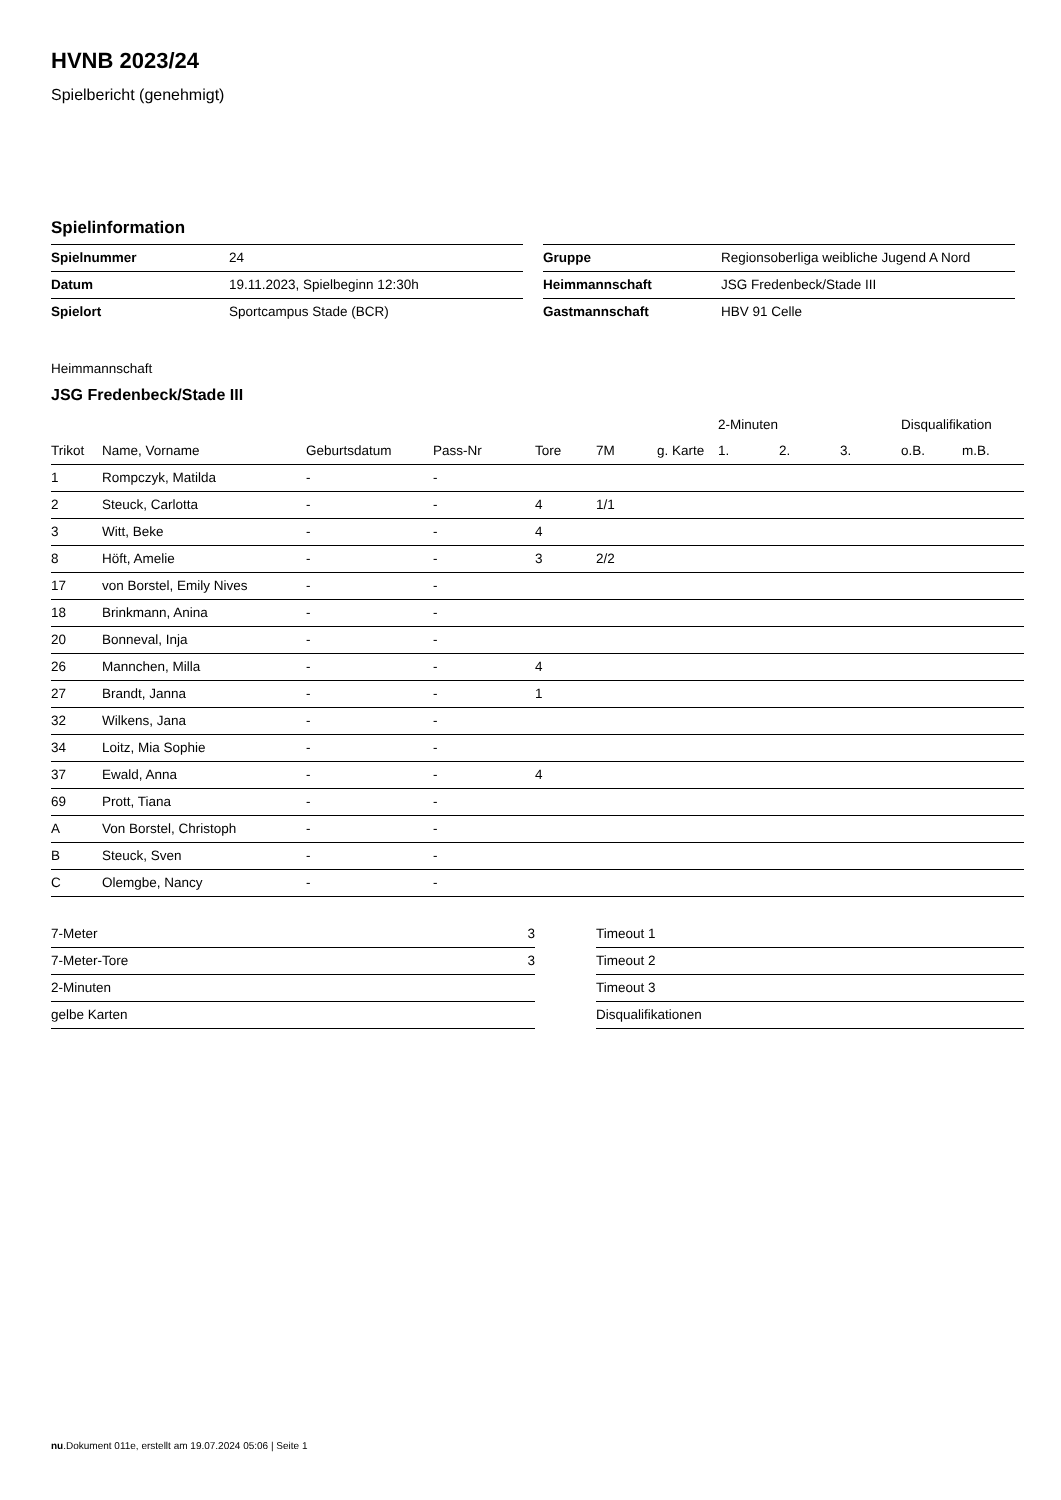HVNB 2023/24
Spielbericht (genehmigt)
Spielinformation
| Spielnummer | 24 |
| Datum | 19.11.2023, Spielbeginn 12:30h |
| Spielort | Sportcampus Stade (BCR) |
| Gruppe | Regionsoberliga weibliche Jugend A Nord |
| Heimmannschaft | JSG Fredenbeck/Stade III |
| Gastmannschaft | HBV 91 Celle |
Heimmannschaft
JSG Fredenbeck/Stade III
| | | | | | | | 2-Minuten | | | Disqualifikation | |
| --- | --- | --- | --- | --- | --- | --- | --- | --- | --- | --- | --- |
| Trikot | Name, Vorname | Geburtsdatum | Pass-Nr | Tore | 7M | g. Karte | 1. | 2. | 3. | o.B. | m.B. |
| 1 | Rompczyk, Matilda | - | - | | | | | | | | |
| 2 | Steuck, Carlotta | - | - | 4 | 1/1 | | | | | | |
| 3 | Witt, Beke | - | - | 4 | | | | | | | |
| 8 | Höft, Amelie | - | - | 3 | 2/2 | | | | | | |
| 17 | von Borstel, Emily Nives | - | - | | | | | | | | |
| 18 | Brinkmann, Anina | - | - | | | | | | | | |
| 20 | Bonneval, Inja | - | - | | | | | | | | |
| 26 | Mannchen, Milla | - | - | 4 | | | | | | | |
| 27 | Brandt, Janna | - | - | 1 | | | | | | | |
| 32 | Wilkens, Jana | - | - | | | | | | | | |
| 34 | Loitz, Mia Sophie | - | - | | | | | | | | |
| 37 | Ewald, Anna | - | - | 4 | | | | | | | |
| 69 | Prott, Tiana | - | - | | | | | | | | |
| A | Von Borstel, Christoph | - | - | | | | | | | | |
| B | Steuck, Sven | - | - | | | | | | | | |
| C | Olemgbe, Nancy | - | - | | | | | | | | |
| 7-Meter | 3 |
| 7-Meter-Tore | 3 |
| 2-Minuten | |
| gelbe Karten | |
| Timeout 1 |
| Timeout 2 |
| Timeout 3 |
| Disqualifikationen |
nu.Dokument 011e, erstellt am 19.07.2024 05:06 | Seite 1